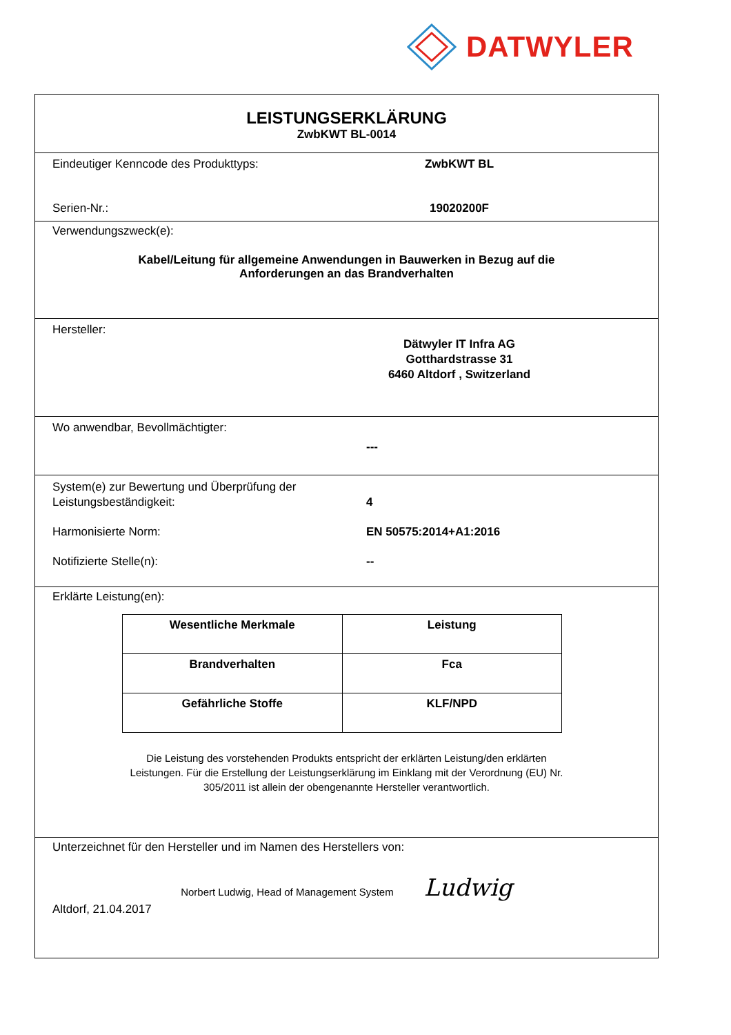DATWYLER
LEISTUNGSERKLÄRUNG
ZwbKWT BL-0014
Eindeutiger Kenncode des Produkttyps: ZwbKWT BL
Serien-Nr.: 19020200F
Verwendungszweck(e):
Kabel/Leitung für allgemeine Anwendungen in Bauwerken in Bezug auf die
Anforderungen an das Brandverhalten
Hersteller:
Dätwyler IT Infra AG
Gotthardstrasse 31
6460 Altdorf , Switzerland
Wo anwendbar, Bevollmächtigter:
---
System(e) zur Bewertung und Überprüfung der
Leistungsbeständigkeit:
4
Harmonisierte Norm: EN 50575:2014+A1:2016
Notifizierte Stelle(n): --
Erklärte Leistung(en):
| Wesentliche Merkmale | Leistung |
| Brandverhalten | Fca |
| Gefährliche Stoffe | KLF/NPD |
Die Leistung des vorstehenden Produkts entspricht der erklärten Leistung/den erklärten
Leistungen. Für die Erstellung der Leistungserklärung im Einklang mit der Verordnung (EU) Nr.
305/2011 ist allein der obengenannte Hersteller verantwortlich.
Unterzeichnet für den Hersteller und im Namen des Herstellers von:
Norbert Ludwig, Head of Management System Ludwig
Altdorf, 21.04.2017